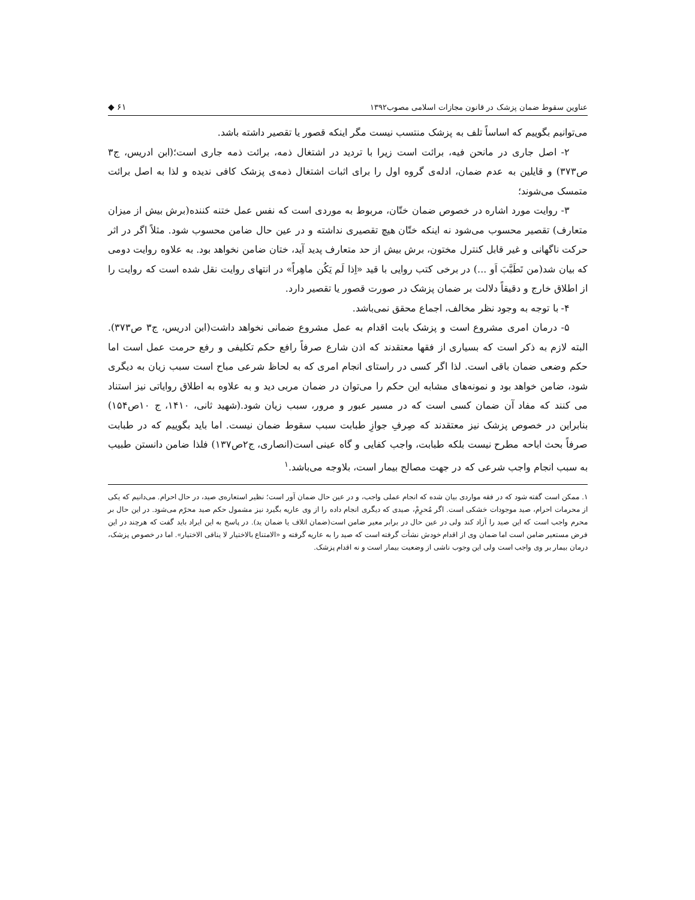عناوین سقوط ضمان پزشک در قانون مجازات اسلامی مصوب۱۳۹۲ ◆ ۶۱
می‌توانیم بگوییم که اساساً تلف به پزشک منتسب نیست مگر اینکه قصور یا تقصیر داشته باشد.
۲- اصل جاری در مانحن فیه، برائت است زیرا با تردید در اشتغال ذمه، برائت ذمه جاری است؛(ابن ادریس، ج۳ ص۳۷۳) و قایلین به عدم ضمان، ادله‌ی گروه اول را برای اثبات اشتغال ذمه‌ی پزشک کافی ندیده و لذا به اصل برائت متمسک می‌شوند؛
۳- روایت مورد اشاره در خصوص ضمان ختّان، مربوط به موردی است که نفس عمل ختنه کننده(برش بیش از میزان متعارف) تقصیر محسوب می‌شود نه اینکه ختّان هیچ تقصیری نداشته و در عین حال ضامن محسوب شود. مثلاً اگر در اثر حرکت ناگهانی و غیر قابل کنترل مختون، برش بیش از حد متعارف پدید آید، ختان ضامن نخواهد بود. به علاوه روایت دومی که بیان شد(من تَطَبَّبَ اَو ...) در برخی کتب روایی با قید «اِذا لَم یَکُن ماهِراً» در انتهای روایت نقل شده است که روایت را از اطلاق خارج و دقیقاً دلالت بر ضمان پزشک در صورت قصور یا تقصیر دارد.
۴- با توجه به وجود نظر مخالف، اجماع محقق نمی‌باشد.
۵- درمان امری مشروع است و پزشک بابت اقدام به عمل مشروع ضمانی نخواهد داشت(ابن ادریس، ج۳ ص۳۷۳). البته لازم به ذکر است که بسیاری از فقها معتقدند که اذن شارع صرفاً رافع حکم تکلیفی و رفع حرمت عمل است اما حکم وضعی ضمان باقی است. لذا اگر کسی در راستای انجام امری که به لحاظ شرعی مباح است سبب زیان به دیگری شود، ضامن خواهد بود و نمونه‌های مشابه این حکم را می‌توان در ضمان مربی دید و به علاوه به اطلاق روایاتی نیز استناد می کنند که مفاد آن ضمان کسی است که در مسیر عبور و مرور، سبب زیان شود.(شهید ثانی، ۱۴۱۰، ج ۱۰ص۱۵۴) بنابراین در خصوص پزشک نیز معتقدند که صِرفِ جوازِ طبابت سبب سقوط ضمان نیست. اما باید بگوییم که در طبابت صرفاً بحث اباحه مطرح نیست بلکه طبابت، واجب کفایی و گاه عینی است(انصاری، ج۲ص۱۳۷) فلذا ضامن دانستن طبیب به سبب انجام واجب شرعی که در جهت مصالح بیمار است، بلاوجه می‌باشد.<sup>۱</sup>
۱. ممکن است گفته شود که در فقه مواردی بیان شده که انجام عملی واجب، و در عین حال ضمان آور است؛ نظیر استعاره‌ی صید، در حال احرام. می‌دانیم که یکی از محرمات احرام، صید موجودات خشکی است. اگر مُحرِمْ، صیدی که دیگری انجام داده را از وی عاریه بگیرد نیز مشمول حکم صید محرًم می‌شود. در این حال بر محرم واجب است که این صید را آزاد کند ولی در عین حال در برابر معیر ضامن است(ضمان اتلاف یا ضمان ید). در پاسخ به این ایراد باید گفت که هرچند در این فرض مستعیر ضامن است اما ضمان وی از اقدام خودش نشأت گرفته است که صید را به عاریه گرفته و «الامتناع بالاختیار لا ینافی الاختیار». اما در خصوص پزشک، درمان بیمار بر وی واجب است ولی این وجوب ناشی از وضعیت بیمار است و نه اقدام پزشک.